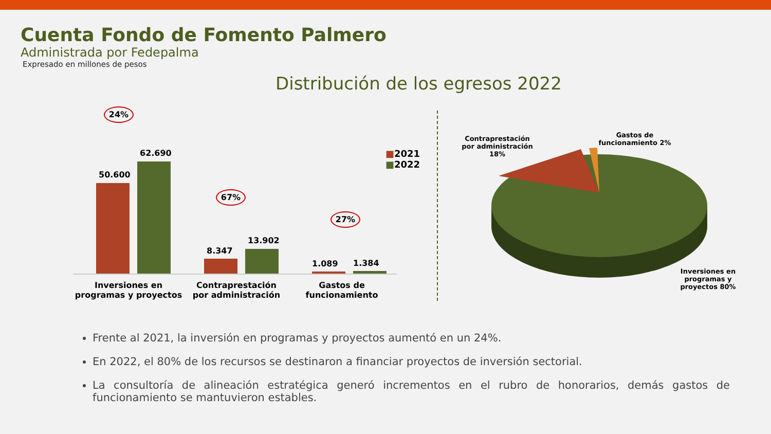Cuenta Fondo de Fomento Palmero
Administrada por Fedepalma
Expresado en millones de pesos
Distribución de los egresos 2022
24%
67%
27%
■2021 ■2022
50.600
62.690
8.347
13.902
1.089 1.384
Inversiones en programas y proyectos
Contraprestación por administración
Gastos de funcionamiento
Contraprestación por administración 18%
Gastos de funcionamiento 2%
Inversiones en programas y proyectos 80%
Frente al 2021, la inversión en programas y proyectos aumentó en un 24%.
En 2022, el 80% de los recursos se destinaron a financiar proyectos de inversión sectorial.
La consultoría de alineación estratégica generó incrementos en el rubro de honorarios, demás gastos de funcionamiento se mantuvieron estables.